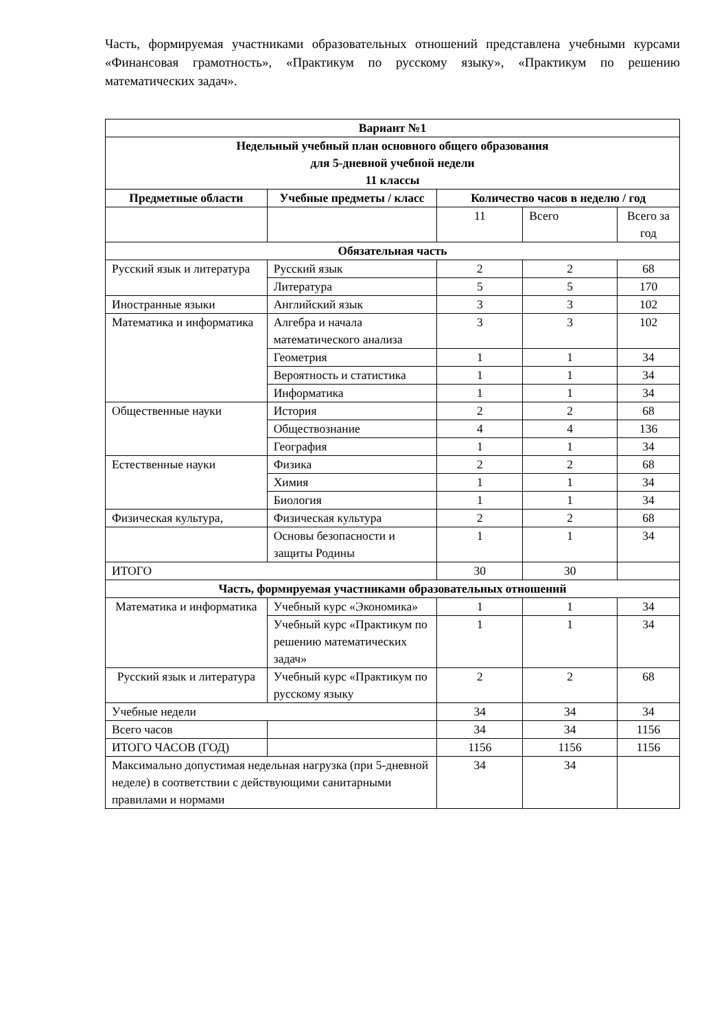Часть, формируемая участниками образовательных отношений представлена учебными курсами «Финансовая грамотность», «Практикум по русскому языку», «Практикум по решению математических задач».
| Вариант №1 | | | | |
| --- | --- | --- | --- | --- |
| Недельный учебный план основного общего образования для 5-дневной учебной недели 11 классы | | | | |
| Предметные области | Учебные предметы / класс | Количество часов в неделю / год | | |
| | | 11 | Всего | Всего за год |
| Обязательная часть | | | | |
| Русский язык и литература | Русский язык | 2 | 2 | 68 |
| | Литература | 5 | 5 | 170 |
| Иностранные языки | Английский язык | 3 | 3 | 102 |
| Математика и информатика | Алгебра и начала математического анализа | 3 | 3 | 102 |
| | Геометрия | 1 | 1 | 34 |
| | Вероятность и статистика | 1 | 1 | 34 |
| | Информатика | 1 | 1 | 34 |
| Общественные науки | История | 2 | 2 | 68 |
| | Обществознание | 4 | 4 | 136 |
| | География | 1 | 1 | 34 |
| Естественные науки | Физика | 2 | 2 | 68 |
| | Химия | 1 | 1 | 34 |
| | Биология | 1 | 1 | 34 |
| Физическая культура, | Физическая культура | 2 | 2 | 68 |
| | Основы безопасности и защиты Родины | 1 | 1 | 34 |
| ИТОГО | | 30 | 30 | |
| Часть, формируемая участниками образовательных отношений | | | | |
| Математика и информатика | Учебный курс «Экономика» | 1 | 1 | 34 |
| | Учебный курс «Практикум по решению математических задач» | 1 | 1 | 34 |
| Русский язык и литература | Учебный курс «Практикум по русскому языку | 2 | 2 | 68 |
| Учебные недели | | 34 | 34 | 34 |
| Всего часов | | 34 | 34 | 1156 |
| ИТОГО ЧАСОВ (ГОД) | | 1156 | 1156 | 1156 |
| Максимально допустимая недельная нагрузка (при 5-дневной неделе) в соответствии с действующими санитарными правилами и нормами | | 34 | 34 | |